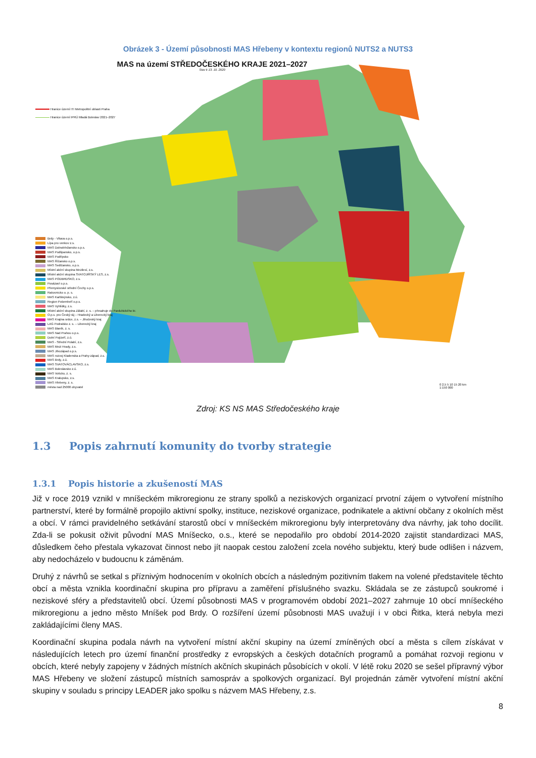Obrázek 3 - Území působnosti MAS Hřebeny v kontextu regionů NUTS2 a NUTS3
MAS na území STŘEDOČESKÉHO KRAJE 2021–2027
Stav k 13. 10. 2020
Brdy - Vltava o.p.s.
Lípa pro venkov z.s.
MAS Dolnobřežansko o.p.s.
MAS Podlipansko, o.p.s.
MAS Podřipsko
MAS Říčansko o.p.s.
MAS Sedlčansko, o.p.s.
Místní akční skupina Mezilesí, z.s.
Místní akční skupina SVATOJIŘSKÝ LES, z.s.
MAS PODBRDSKO, z.s.
Posázaví o.p.s.
Přemyslovské střední Čechy o.p.s.
Rakovnicko o. p. s.
MAS Karlštejnsko, z.ú.
Region Pošembeří o.p.s.
MAS Vyhlídky, z.s.
Místní akční skupina Zálabí, z. s. – přesahuje do Pardubického kr.
O.p.s. pro Český ráj – Hradecký a Liberecký kraj
MAS Krajina srdce, z.s. – Jihočeský kraj
LAG Podralsko z. s. – Liberecký kraj
MAS Blaník, z. s.
MAS Nad Prahou o.p.s.
Dolní Pojizeří, z.ú.
MAS - Střední Polabí, z.s.
MAS Mezi Hrady, z.s.
MAS Jihozápad o.p.s.
MAS rozvoj Kladenska a Prahy-západ, z.s.
MAS Brdy, z.ú.
MAS SVATOVÁCLAVSKO, z.s.
MAS Boleslavsko z.ú.
MAS Voticko, z. s.
MAS Kralupsko, z.s.
MAS Hřebeny, z. s.
města nad 25000 obyvatel
Hranice území ITI Metropolitní oblasti Praha
Hranice území IPRÚ Mladá Boleslav 2021–2027
0 2,5 5 10 15 20 km
1:150 000
Zdroj: KS NS MAS Středočeského kraje
1.3 Popis zahrnutí komunity do tvorby strategie
1.3.1 Popis historie a zkušeností MAS
Již v roce 2019 vznikl v mníšeckém mikroregionu ze strany spolků a neziskových organizací prvotní zájem o vytvoření místního partnerství, které by formálně propojilo aktivní spolky, instituce, neziskové organizace, podnikatele a aktivní občany z okolních měst a obcí. V rámci pravidelného setkávání starostů obcí v mníšeckém mikroregionu byly interpretovány dva návrhy, jak toho docílit. Zda-li se pokusit oživit původní MAS Mníšecko, o.s., které se nepodařilo pro období 2014-2020 zajistit standardizaci MAS, důsledkem čeho přestala vykazovat činnost nebo jít naopak cestou založení zcela nového subjektu, který bude odlišen i názvem, aby nedocházelo v budoucnu k záměnám.
Druhý z návrhů se setkal s příznivým hodnocením v okolních obcích a následným pozitivním tlakem na volené představitele těchto obcí a města vznikla koordinační skupina pro přípravu a zaměření příslušného svazku. Skládala se ze zástupců soukromé i neziskové sféry a představitelů obcí. Území působnosti MAS v programovém období 2021–2027 zahrnuje 10 obcí mníšeckého mikroregionu a jedno město Mníšek pod Brdy. O rozšíření území působnosti MAS uvažují i v obci Řitka, která nebyla mezi zakládajícími členy MAS.
Koordinační skupina podala návrh na vytvoření místní akční skupiny na území zmíněných obcí a města s cílem získávat v následujících letech pro území finanční prostředky z evropských a českých dotačních programů a pomáhat rozvoji regionu v obcích, které nebyly zapojeny v žádných místních akčních skupinách působících v okolí. V létě roku 2020 se sešel přípravný výbor MAS Hřebeny ve složení zástupců místních samospráv a spolkových organizací. Byl projednán záměr vytvoření místní akční skupiny v souladu s principy LEADER jako spolku s názvem MAS Hřebeny, z.s.
8